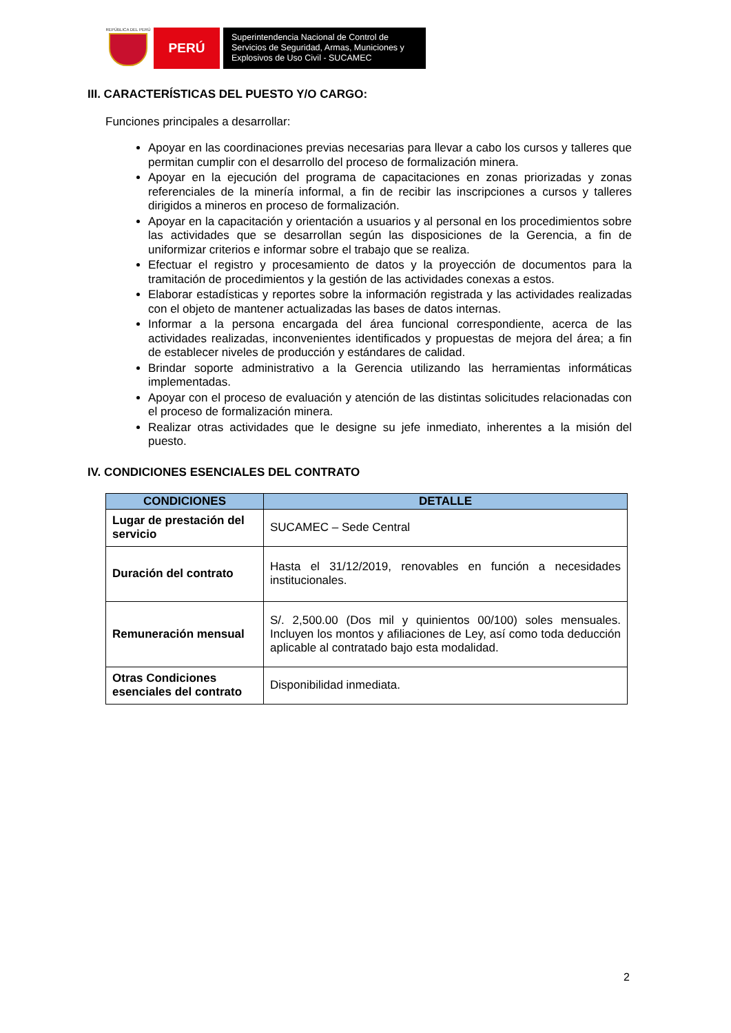REPÚBLICA DEL PERÚ
PERÚ
Superintendencia Nacional de Control de Servicios de Seguridad, Armas, Municiones y Explosivos de Uso Civil - SUCAMEC
III. CARACTERÍSTICAS DEL PUESTO Y/O CARGO:
Funciones principales a desarrollar:
Apoyar en las coordinaciones previas necesarias para llevar a cabo los cursos y talleres que permitan cumplir con el desarrollo del proceso de formalización minera.
Apoyar en la ejecución del programa de capacitaciones en zonas priorizadas y zonas referenciales de la minería informal, a fin de recibir las inscripciones a cursos y talleres dirigidos a mineros en proceso de formalización.
Apoyar en la capacitación y orientación a usuarios y al personal en los procedimientos sobre las actividades que se desarrollan según las disposiciones de la Gerencia, a fin de uniformizar criterios e informar sobre el trabajo que se realiza.
Efectuar el registro y procesamiento de datos y la proyección de documentos para la tramitación de procedimientos y la gestión de las actividades conexas a estos.
Elaborar estadísticas y reportes sobre la información registrada y las actividades realizadas con el objeto de mantener actualizadas las bases de datos internas.
Informar a la persona encargada del área funcional correspondiente, acerca de las actividades realizadas, inconvenientes identificados y propuestas de mejora del área; a fin de establecer niveles de producción y estándares de calidad.
Brindar soporte administrativo a la Gerencia utilizando las herramientas informáticas implementadas.
Apoyar con el proceso de evaluación y atención de las distintas solicitudes relacionadas con el proceso de formalización minera.
Realizar otras actividades que le designe su jefe inmediato, inherentes a la misión del puesto.
IV. CONDICIONES ESENCIALES DEL CONTRATO
| CONDICIONES | DETALLE |
| --- | --- |
| Lugar de prestación del servicio | SUCAMEC – Sede Central |
| Duración del contrato | Hasta el 31/12/2019, renovables en función a necesidades institucionales. |
| Remuneración mensual | S/. 2,500.00 (Dos mil y quinientos 00/100) soles mensuales. Incluyen los montos y afiliaciones de Ley, así como toda deducción aplicable al contratado bajo esta modalidad. |
| Otras Condiciones esenciales del contrato | Disponibilidad inmediata. |
2